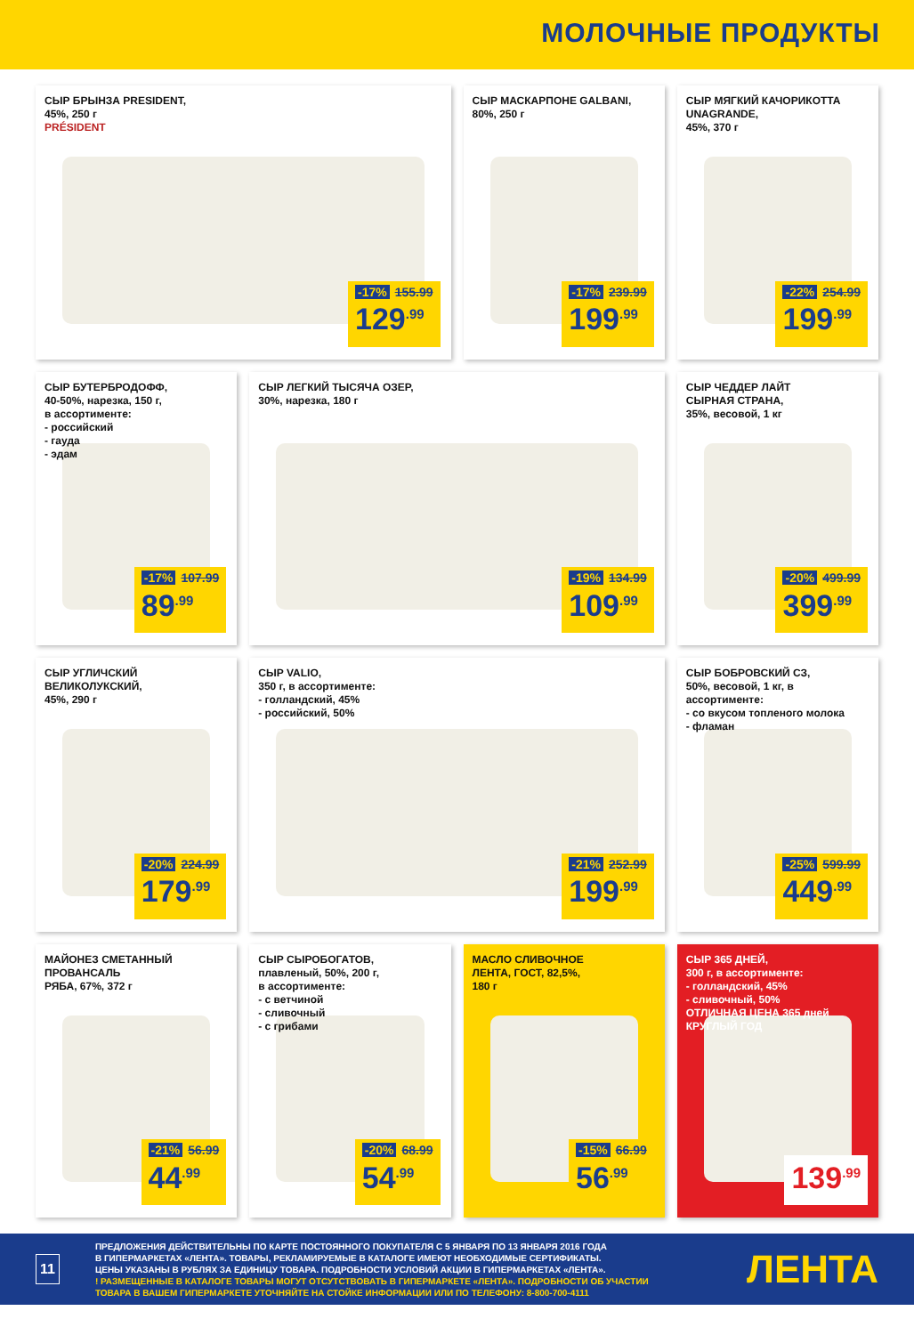МОЛОЧНЫЕ ПРОДУКТЫ
СЫР БРЫНЗА PRESIDENT,
45%, 250 г
PRÉSIDENT
-17% 155.99
129<sup>.99</sup>
СЫР МАСКАРПОНЕ GALBANI,
80%, 250 г
-17% 239.99
199<sup>.99</sup>
СЫР МЯГКИЙ КАЧОРИКОТТА
UNAGRANDE,
45%, 370 г
-22% 254.99
199<sup>.99</sup>
СЫР БУТЕРБРОДОФФ,
40-50%, нарезка, 150 г,
в ассортименте:
- российский
- гауда
- эдам
-17% 107.99
89<sup>.99</sup>
СЫР ЛЕГКИЙ ТЫСЯЧА ОЗЕР,
30%, нарезка, 180 г
-19% 134.99
109<sup>.99</sup>
СЫР ЧЕДДЕР ЛАЙТ
СЫРНАЯ СТРАНА,
35%, весовой, 1 кг
-20% 499.99
399<sup>.99</sup>
СЫР УГЛИЧСКИЙ
ВЕЛИКОЛУКСКИЙ,
45%, 290 г
-20% 224.99
179<sup>.99</sup>
СЫР VALIO,
350 г, в ассортименте:
- голландский, 45%
- российский, 50%
-21% 252.99
199<sup>.99</sup>
СЫР БОБРОВСКИЙ СЗ,
50%, весовой, 1 кг, в ассортименте:
- со вкусом топленого молока
- фламан
-25% 599.99
449<sup>.99</sup>
МАЙОНЕЗ СМЕТАННЫЙ ПРОВАНСАЛЬ
РЯБА, 67%, 372 г
-21% 56.99
44<sup>.99</sup>
СЫР СЫРОБОГАТОВ,
плавленый, 50%, 200 г,
в ассортименте:
- с ветчиной
- сливочный
- с грибами
-20% 68.99
54<sup>.99</sup>
МАСЛО СЛИВОЧНОЕ
ЛЕНТА, ГОСТ, 82,5%,
180 г
-15% 66.99
56<sup>.99</sup>
СЫР 365 ДНЕЙ,
300 г, в ассортименте:
- голландский, 45%
- сливочный, 50%
ОТЛИЧНАЯ ЦЕНА 365 дней КРУГЛЫЙ ГОД
139<sup>.99</sup>
11
ПРЕДЛОЖЕНИЯ ДЕЙСТВИТЕЛЬНЫ ПО КАРТЕ ПОСТОЯННОГО ПОКУПАТЕЛЯ С 5 ЯНВАРЯ ПО 13 ЯНВАРЯ 2016 ГОДА
В ГИПЕРМАРКЕТАХ «ЛЕНТА». ТОВАРЫ, РЕКЛАМИРУЕМЫЕ В КАТАЛОГЕ ИМЕЮТ НЕОБХОДИМЫЕ СЕРТИФИКАТЫ.
ЦЕНЫ УКАЗАНЫ В РУБЛЯХ ЗА ЕДИНИЦУ ТОВАРА. ПОДРОБНОСТИ УСЛОВИЙ АКЦИИ В ГИПЕРМАРКЕТАХ «ЛЕНТА».
! РАЗМЕЩЕННЫЕ В КАТАЛОГЕ ТОВАРЫ МОГУТ ОТСУТСТВОВАТЬ В ГИПЕРМАРКЕТЕ «ЛЕНТА». ПОДРОБНОСТИ ОБ УЧАСТИИ
ТОВАРА В ВАШЕМ ГИПЕРМАРКЕТЕ УТОЧНЯЙТЕ НА СТОЙКЕ ИНФОРМАЦИИ ИЛИ ПО ТЕЛЕФОНУ: 8-800-700-4111
ЛЕНТА